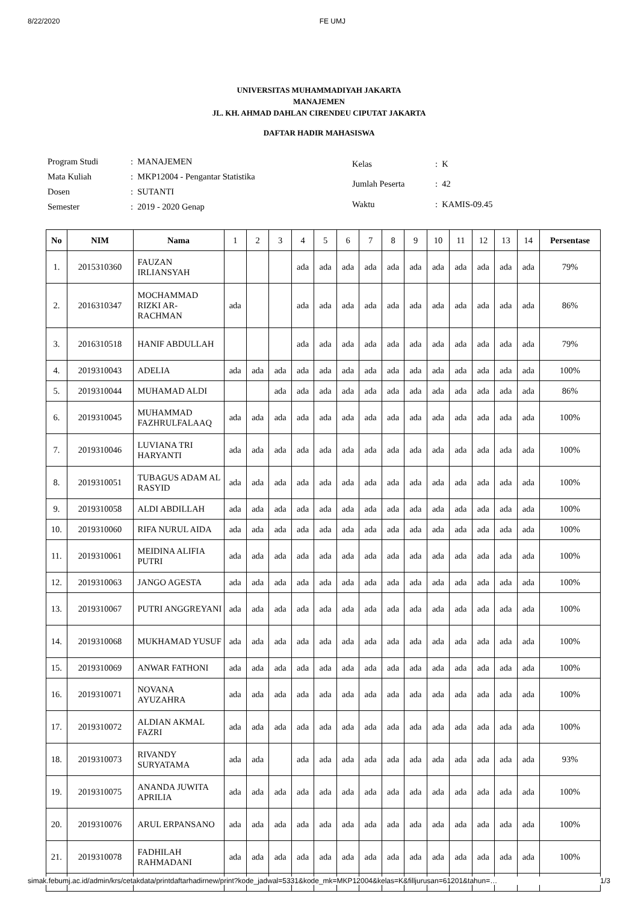8/22/2020 FE UMJ
UNIVERSITAS MUHAMMADIYAH JAKARTA
MANAJEMEN
JL. KH. AHMAD DAHLAN CIRENDEU CIPUTAT JAKARTA
DAFTAR HADIR MAHASISWA
| Program Studi | : MANAJEMEN |
| Mata Kuliah | : MKP12004 - Pengantar Statistika |
| Dosen | : SUTANTI |
| Semester | : 2019 - 2020 Genap |
| Kelas | : K |
| Jumlah Peserta | : 42 |
| Waktu | : KAMIS-09.45 |
| No | NIM | Nama | 1 | 2 | 3 | 4 | 5 | 6 | 7 | 8 | 9 | 10 | 11 | 12 | 13 | 14 | Persentase |
| --- | --- | --- | --- | --- | --- | --- | --- | --- | --- | --- | --- | --- | --- | --- | --- | --- | --- |
| 1. | 2015310360 | FAUZAN IRLIANSYAH | | | | ada | ada | ada | ada | ada | ada | ada | ada | ada | ada | ada | 79% |
| 2. | 2016310347 | MOCHAMMAD RIZKI AR-RACHMAN | ada | | | ada | ada | ada | ada | ada | ada | ada | ada | ada | ada | ada | 86% |
| 3. | 2016310518 | HANIF ABDULLAH | | | | ada | ada | ada | ada | ada | ada | ada | ada | ada | ada | ada | 79% |
| 4. | 2019310043 | ADELIA | ada | ada | ada | ada | ada | ada | ada | ada | ada | ada | ada | ada | ada | ada | 100% |
| 5. | 2019310044 | MUHAMAD ALDI | | | ada | ada | ada | ada | ada | ada | ada | ada | ada | ada | ada | ada | 86% |
| 6. | 2019310045 | MUHAMMAD FAZHRULFALAAQ | ada | ada | ada | ada | ada | ada | ada | ada | ada | ada | ada | ada | ada | ada | 100% |
| 7. | 2019310046 | LUVIANA TRI HARYANTI | ada | ada | ada | ada | ada | ada | ada | ada | ada | ada | ada | ada | ada | ada | 100% |
| 8. | 2019310051 | TUBAGUS ADAM AL RASYID | ada | ada | ada | ada | ada | ada | ada | ada | ada | ada | ada | ada | ada | ada | 100% |
| 9. | 2019310058 | ALDI ABDILLAH | ada | ada | ada | ada | ada | ada | ada | ada | ada | ada | ada | ada | ada | ada | 100% |
| 10. | 2019310060 | RIFA NURUL AIDA | ada | ada | ada | ada | ada | ada | ada | ada | ada | ada | ada | ada | ada | ada | 100% |
| 11. | 2019310061 | MEIDINA ALIFIA PUTRI | ada | ada | ada | ada | ada | ada | ada | ada | ada | ada | ada | ada | ada | ada | 100% |
| 12. | 2019310063 | JANGO AGESTA | ada | ada | ada | ada | ada | ada | ada | ada | ada | ada | ada | ada | ada | ada | 100% |
| 13. | 2019310067 | PUTRI ANGGREYANI | ada | ada | ada | ada | ada | ada | ada | ada | ada | ada | ada | ada | ada | ada | 100% |
| 14. | 2019310068 | MUKHAMAD YUSUF | ada | ada | ada | ada | ada | ada | ada | ada | ada | ada | ada | ada | ada | ada | 100% |
| 15. | 2019310069 | ANWAR FATHONI | ada | ada | ada | ada | ada | ada | ada | ada | ada | ada | ada | ada | ada | ada | 100% |
| 16. | 2019310071 | NOVANA AYUZAHRA | ada | ada | ada | ada | ada | ada | ada | ada | ada | ada | ada | ada | ada | ada | 100% |
| 17. | 2019310072 | ALDIAN AKMAL FAZRI | ada | ada | ada | ada | ada | ada | ada | ada | ada | ada | ada | ada | ada | ada | 100% |
| 18. | 2019310073 | RIVANDY SURYATAMA | ada | ada | | ada | ada | ada | ada | ada | ada | ada | ada | ada | ada | ada | 93% |
| 19. | 2019310075 | ANANDA JUWITA APRILIA | ada | ada | ada | ada | ada | ada | ada | ada | ada | ada | ada | ada | ada | ada | 100% |
| 20. | 2019310076 | ARUL ERPANSANO | ada | ada | ada | ada | ada | ada | ada | ada | ada | ada | ada | ada | ada | ada | 100% |
| 21. | 2019310078 | FADHILAH RAHMADANI | ada | ada | ada | ada | ada | ada | ada | ada | ada | ada | ada | ada | ada | ada | 100% |
simak.febumj.ac.id/admin/krs/cetakdata/printdaftarhadirnew/print?kode_jadwal=5331&kode_mk=MKP12004&kelas=K&filljurusan=61201&tahun=… 1/3